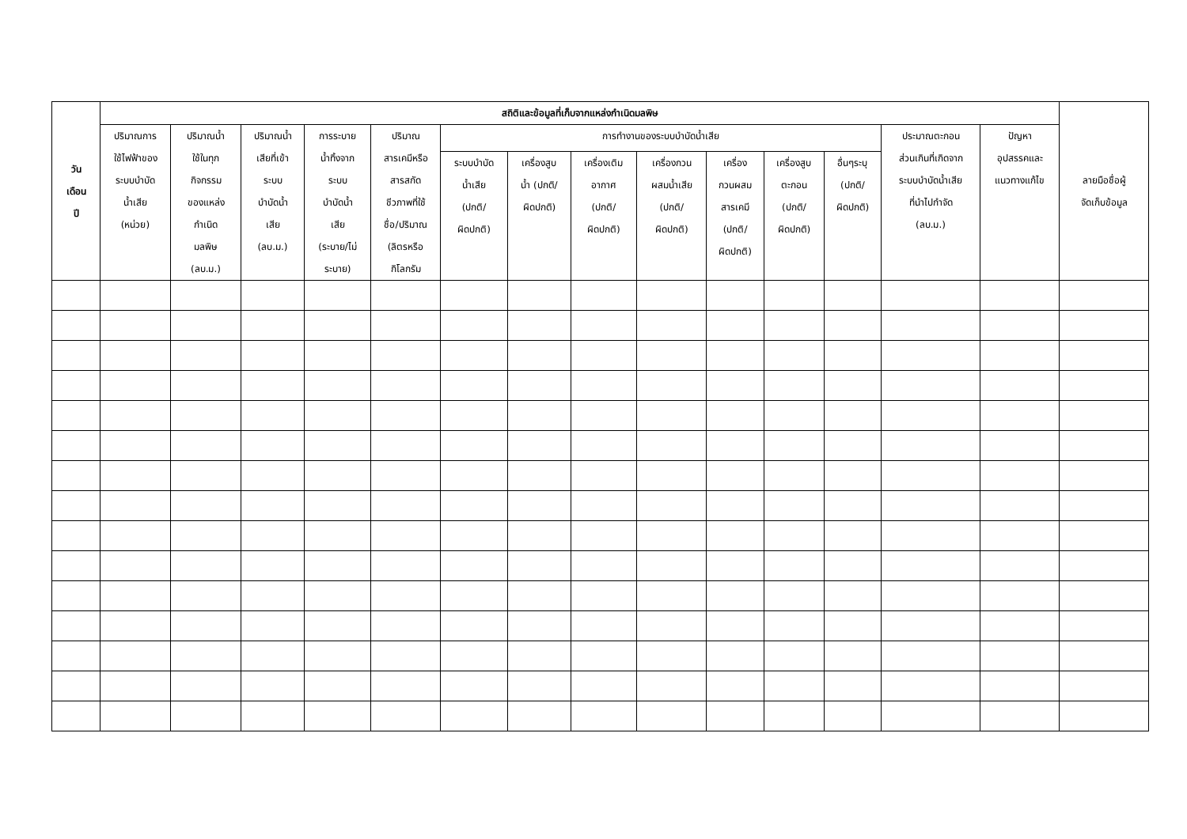| วัน เดือน ปี | สถิติและข้อมูลที่เก็บจากแหล่งกำเนิดมลพิษ | | | | | | | | | | | | | | ลายมือชื่อผู้ จัดเก็บข้อมูล |
| --- | --- | --- | --- | --- | --- | --- | --- | --- | --- | --- | --- | --- | --- | --- | --- |
| | ปริมาณการ ใช้ไฟฟ้าของ ระบบบำบัด น้ำเสีย (หน่วย) | ปริมาณน้ำ ใช้ในทุก กิจกรรม ของแหล่ง กำเนิด มลพิษ (ลบ.ม.) | ปริมาณน้ำ เสียที่เข้า ระบบ บำบัดน้ำ เสีย (ลบ.ม.) | การระบาย น้ำทิ้งจาก ระบบ บำบัดน้ำ เสีย (ระบาย/ไม่ ระบาย) | ปริมาณ สารเคมีหรือ สารสกัด ชีวภาพที่ใช้ ชื่อ/ปริมาณ (ลิตรหรือ กิโลกรัม | การทำงานของระบบบำบัดน้ำเสีย | | | | | | | ประมาณตะกอน ส่วนเกินที่เกิดจาก ระบบบำบัดน้ำเสีย ที่นำไปกำจัด (ลบ.ม.) | ปัญหา อุปสรรคและ แนวทางแก้ไข | |
| | | | | | | ระบบบำบัด น้ำเสีย (ปกติ/ ผิดปกติ) | เครื่องสูบ น้ำ (ปกติ/ ผิดปกติ) | เครื่องเติม อากาศ (ปกติ/ ผิดปกติ) | เครื่องกวน ผสมน้ำเสีย (ปกติ/ ผิดปกติ) | เครื่อง กวนผสม สารเคมี (ปกติ/ ผิดปกติ) | เครื่องสูบ ตะกอน (ปกติ/ ผิดปกติ) | อื่นๆระบุ (ปกติ/ ผิดปกติ) | | | |